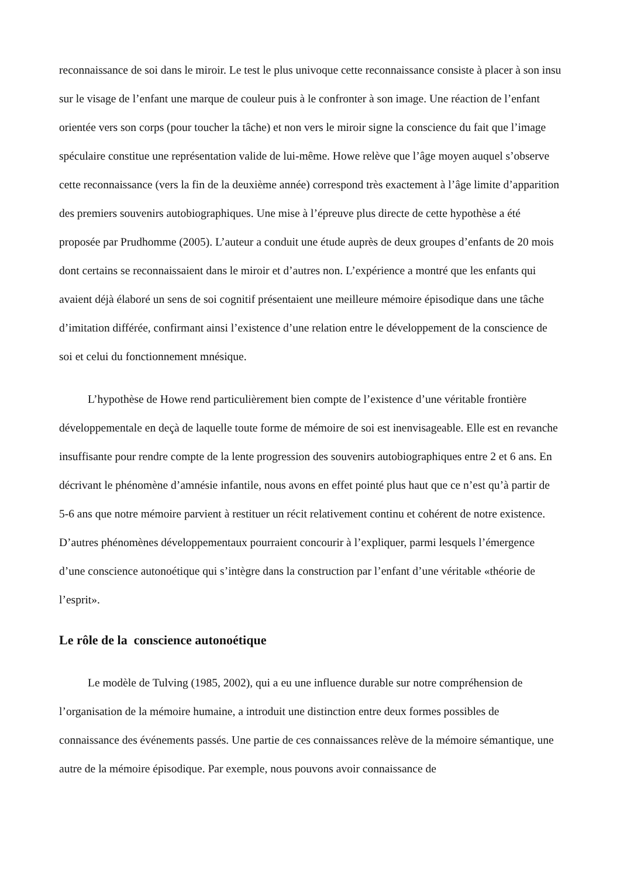reconnaissance de soi dans le miroir. Le test le plus univoque cette reconnaissance consiste à placer à son insu sur le visage de l’enfant une marque de couleur puis à le confronter à son image. Une réaction de l’enfant orientée vers son corps (pour toucher la tâche) et non vers le miroir signe la conscience du fait que l’image spéculaire constitue une représentation valide de lui-même. Howe relève que l’âge moyen auquel s’observe cette reconnaissance (vers la fin de la deuxième année) correspond très exactement à l’âge limite d’apparition des premiers souvenirs autobiographiques. Une mise à l’épreuve plus directe de cette hypothèse a été proposée par Prudhomme (2005). L’auteur a conduit une étude auprès de deux groupes d’enfants de 20 mois dont certains se reconnaissaient dans le miroir et d’autres non. L’expérience a montré que les enfants qui avaient déjà élaboré un sens de soi cognitif présentaient une meilleure mémoire épisodique dans une tâche d’imitation différée, confirmant ainsi l’existence d’une relation entre le développement de la conscience de soi et celui du fonctionnement mnésique.
L’hypothèse de Howe rend particulièrement bien compte de l’existence d’une véritable frontière développementale en deçà de laquelle toute forme de mémoire de soi est inenvisageable. Elle est en revanche insuffisante pour rendre compte de la lente progression des souvenirs autobiographiques entre 2 et 6 ans. En décrivant le phénomène d’amnésie infantile, nous avons en effet pointé plus haut que ce n’est qu’à partir de 5-6 ans que notre mémoire parvient à restituer un récit relativement continu et cohérent de notre existence. D’autres phénomènes développementaux pourraient concourir à l’expliquer, parmi lesquels l’émergence d’une conscience autonoétique qui s’intègre dans la construction par l’enfant d’une véritable «théorie de l’esprit».
Le rôle de la conscience autonoétique
Le modèle de Tulving (1985, 2002), qui a eu une influence durable sur notre compréhension de l’organisation de la mémoire humaine, a introduit une distinction entre deux formes possibles de connaissance des événements passés. Une partie de ces connaissances relève de la mémoire sémantique, une autre de la mémoire épisodique. Par exemple, nous pouvons avoir connaissance de